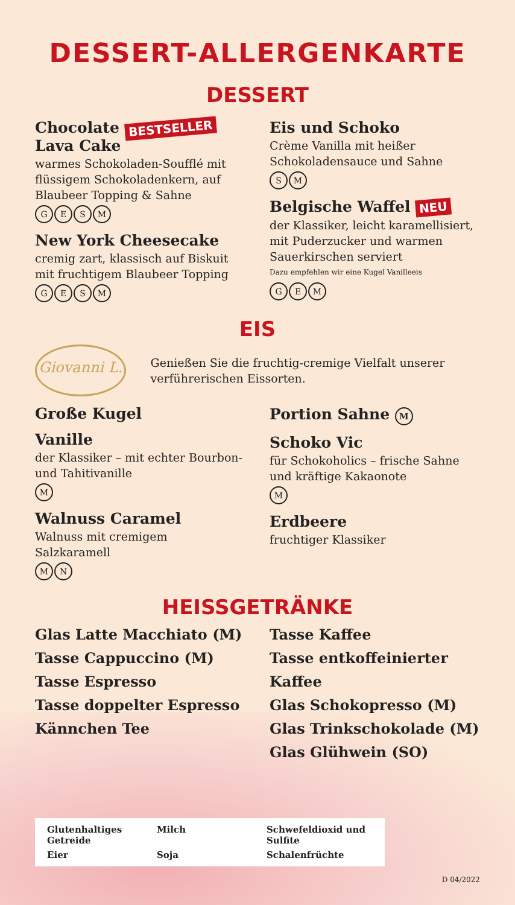DESSERT-ALLERGENKARTE
DESSERT
Chocolate BESTSELLER
Lava Cake
warmes Schokoladen-Soufflé mit flüssigem Schokoladenkern, auf Blaubeer Topping & Sahne
GESM
New York Cheesecake
cremig zart, klassisch auf Biskuit mit fruchtigem Blaubeer Topping
GESM
Eis und Schoko
Crème Vanilla mit heißer Schokoladensauce und Sahne
S M
Belgische Waffel NEU
der Klassiker, leicht karamellisiert, mit Puderzucker und warmen Sauerkirschen serviert
Dazu empfehlen wir eine Kugel Vanilleeis
G E M
EIS
Giovanni L.
Genießen Sie die fruchtig-cremige Vielfalt unserer verführerischen Eissorten.
Große Kugel
Vanille
der Klassiker – mit echter Bourbon- und Tahitivanille
M
Walnuss Caramel
Walnuss mit cremigem Salzkaramell
M N
Portion Sahne M
Schoko Vic
für Schokoholics – frische Sahne und kräftige Kakaonote
M
Erdbeere
fruchtiger Klassiker
HEISSGETRÄNKE
Glas Latte Macchiato (M)
Tasse Cappuccino (M)
Tasse Espresso
Tasse doppelter Espresso
Kännchen Tee
Tasse Kaffee
Tasse entkoffeinierter Kaffee
Glas Schokopresso (M)
Glas Trinkschokolade (M)
Glas Glühwein (SO)
Glutenhaltiges Getreide
Milch
Schwefeldioxid und Sulfite
Eier
Soja
Schalenfrüchte
D 04/2022